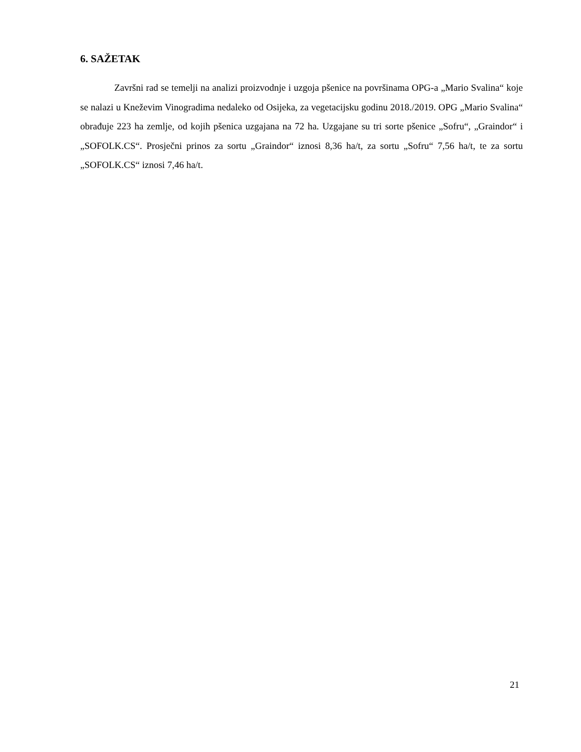6. SAŽETAK
Završni rad se temelji na analizi proizvodnje i uzgoja pšenice na površinama OPG-a „Mario Svalina“ koje se nalazi u Kneževim Vinogradima nedaleko od Osijeka, za vegetacijsku godinu 2018./2019. OPG „Mario Svalina“ obrađuje 223 ha zemlje, od kojih pšenica uzgajana na 72 ha. Uzgajane su tri sorte pšenice „Sofru“, „Graindor“ i „SOFOLK.CS“. Prosječni prinos za sortu „Graindor“ iznosi 8,36 ha/t, za sortu „Sofru“ 7,56 ha/t, te za sortu „SOFOLK.CS“ iznosi 7,46 ha/t.
21